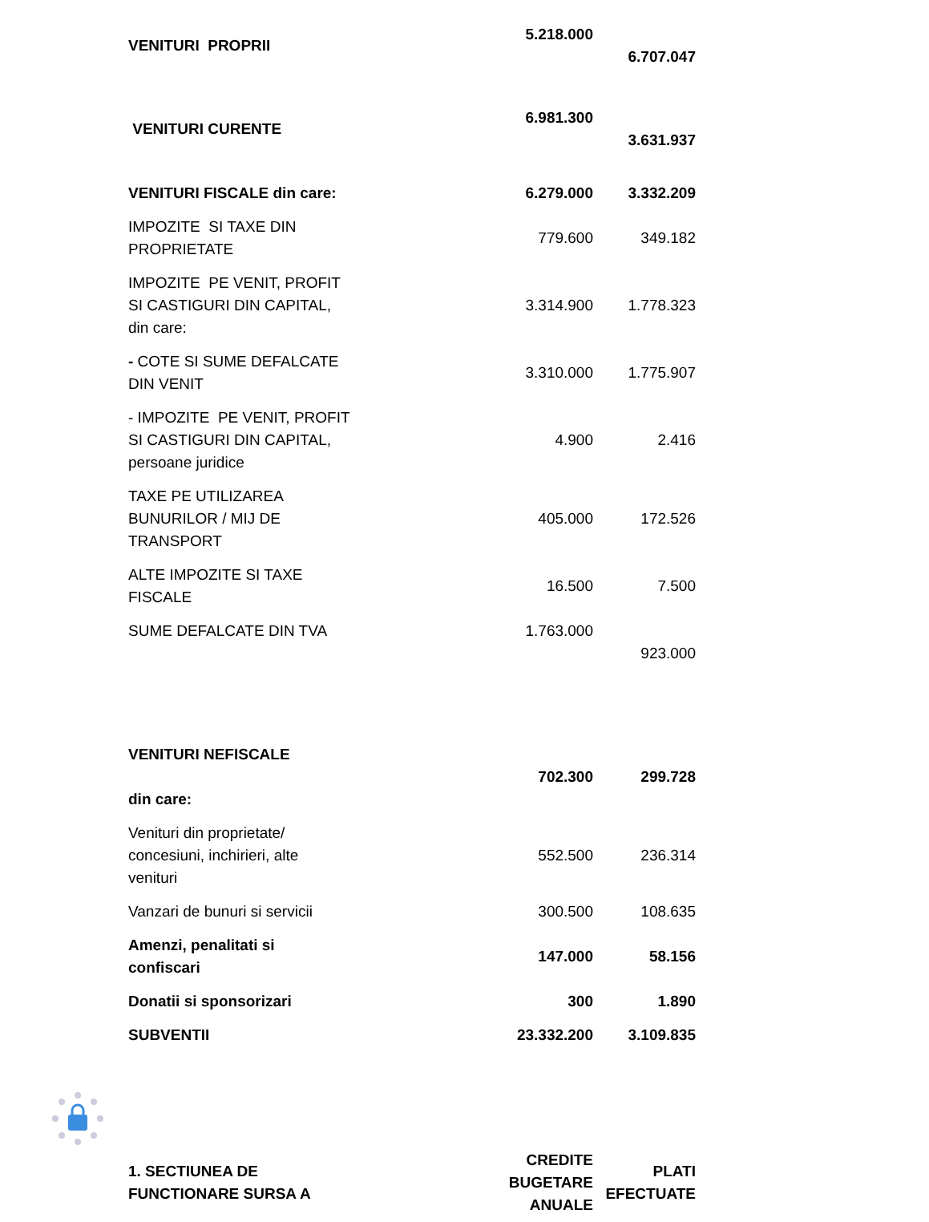| VENITURI PROPRII | 5.218.000 | 6.707.047 |
| VENITURI CURENTE | 6.981.300 | 3.631.937 |
| VENITURI FISCALE din care: | 6.279.000 | 3.332.209 |
| IMPOZITE SI TAXE DIN PROPRIETATE | 779.600 | 349.182 |
| IMPOZITE PE VENIT, PROFIT SI CASTIGURI DIN CAPITAL, din care: | 3.314.900 | 1.778.323 |
| - COTE SI SUME DEFALCATE DIN VENIT | 3.310.000 | 1.775.907 |
| - IMPOZITE PE VENIT, PROFIT SI CASTIGURI DIN CAPITAL, persoane juridice | 4.900 | 2.416 |
| TAXE PE UTILIZAREA BUNURILOR / MIJ DE TRANSPORT | 405.000 | 172.526 |
| ALTE IMPOZITE SI TAXE FISCALE | 16.500 | 7.500 |
| SUME DEFALCATE DIN TVA | 1.763.000 | 923.000 |
| VENITURI NEFISCALE din care: | 702.300 | 299.728 |
| Venituri din proprietate/ concesiuni, inchirieri, alte venituri | 552.500 | 236.314 |
| Vanzari de bunuri si servicii | 300.500 | 108.635 |
| Amenzi, penalitati si confiscari | 147.000 | 58.156 |
| Donatii si sponsorizari | 300 | 1.890 |
| SUBVENTII | 23.332.200 | 3.109.835 |
| 1. SECTIUNEA DE FUNCTIONARE SURSA A | CREDITE BUGETARE ANUALE | PLATI EFECTUATE |